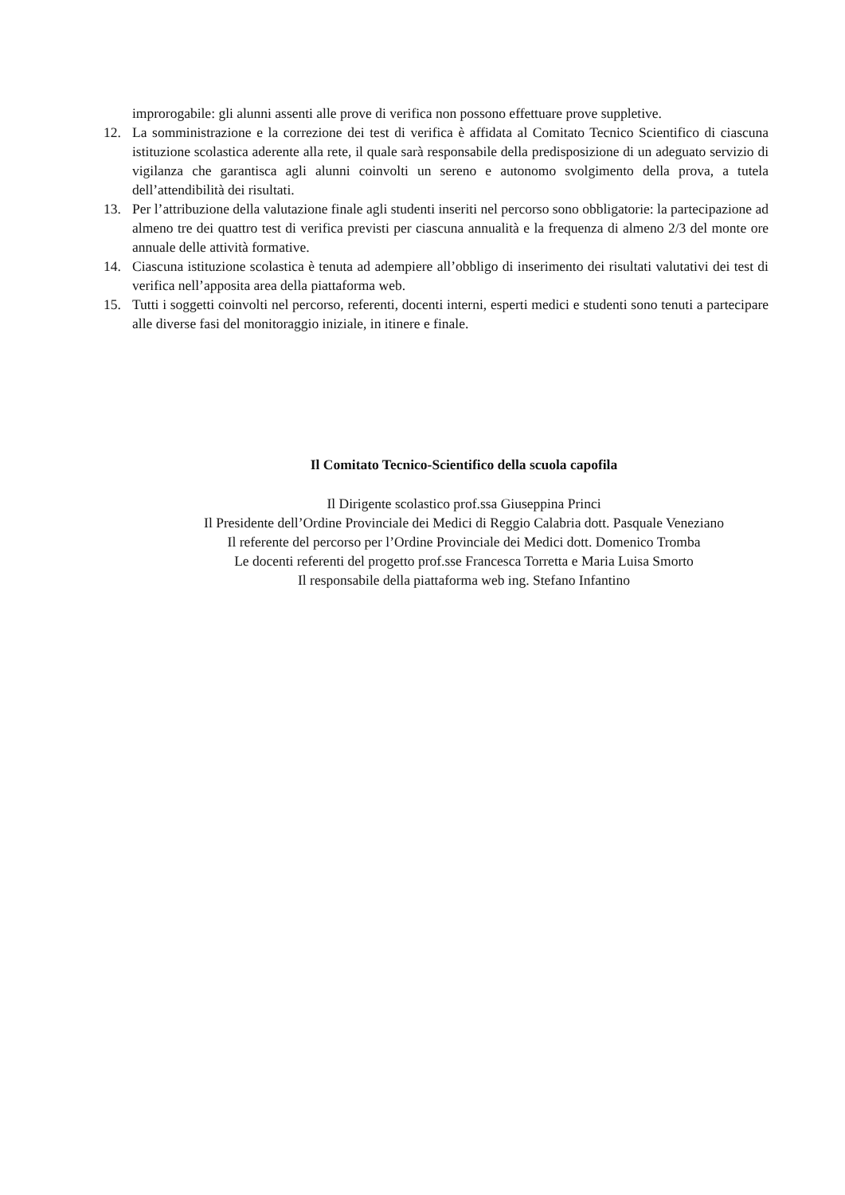improrogabile: gli alunni assenti alle prove di verifica non possono effettuare prove suppletive.
12. La somministrazione e la correzione dei test di verifica è affidata al Comitato Tecnico Scientifico di ciascuna istituzione scolastica aderente alla rete, il quale sarà responsabile della predisposizione di un adeguato servizio di vigilanza che garantisca agli alunni coinvolti un sereno e autonomo svolgimento della prova, a tutela dell’attendibilità dei risultati.
13. Per l’attribuzione della valutazione finale agli studenti inseriti nel percorso sono obbligatorie: la partecipazione ad almeno tre dei quattro test di verifica previsti per ciascuna annualità e la frequenza di almeno 2/3 del monte ore annuale delle attività formative.
14. Ciascuna istituzione scolastica è tenuta ad adempiere all’obbligo di inserimento dei risultati valutativi dei test di verifica nell’apposita area della piattaforma web.
15. Tutti i soggetti coinvolti nel percorso, referenti, docenti interni, esperti medici e studenti sono tenuti a partecipare alle diverse fasi del monitoraggio iniziale, in itinere e finale.
Il Comitato Tecnico-Scientifico della scuola capofila
Il Dirigente scolastico prof.ssa Giuseppina Princi
Il Presidente dell’Ordine Provinciale dei Medici di Reggio Calabria dott. Pasquale Veneziano
Il referente del percorso per l’Ordine Provinciale dei Medici dott. Domenico Tromba
Le docenti referenti del progetto prof.sse Francesca Torretta e Maria Luisa Smorto
Il responsabile della piattaforma web ing. Stefano Infantino